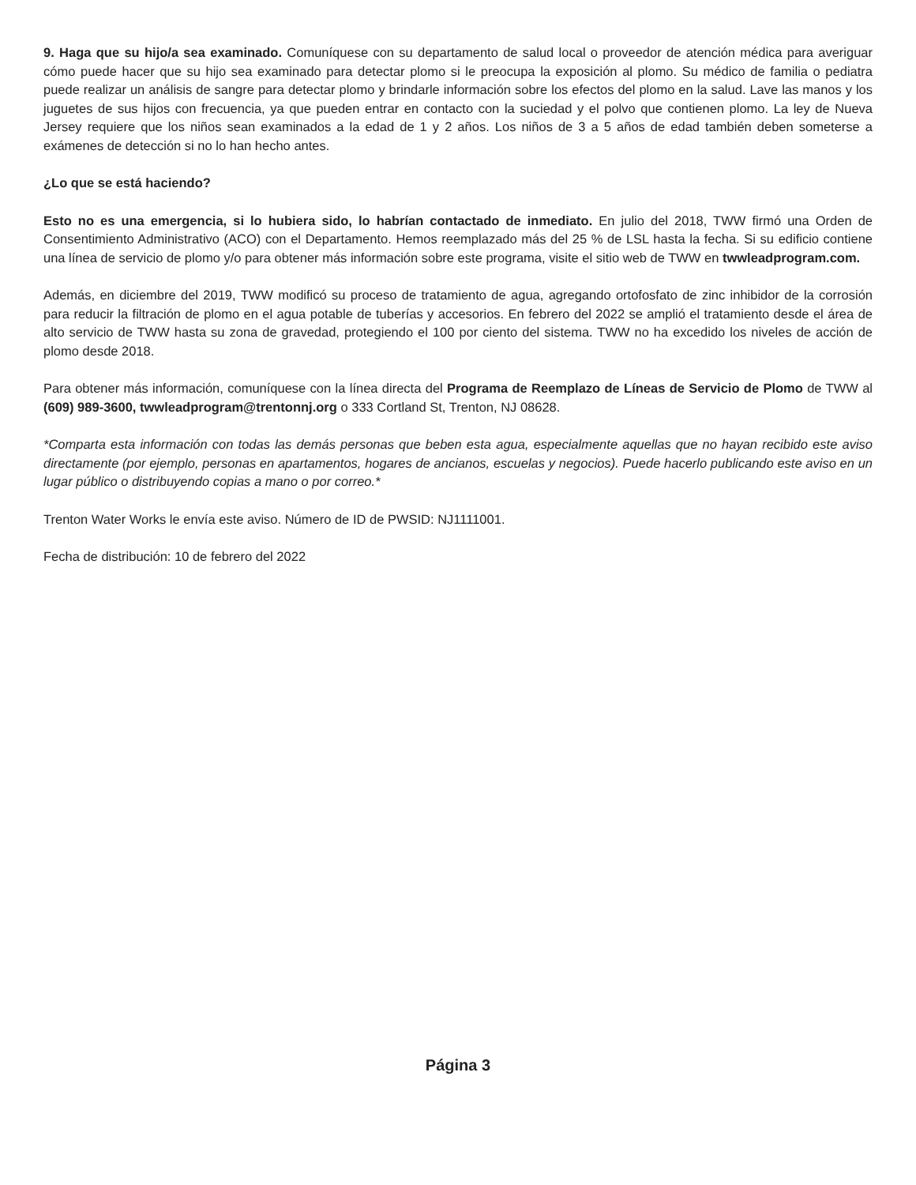9. Haga que su hijo/a sea examinado. Comuníquese con su departamento de salud local o proveedor de atención médica para averiguar cómo puede hacer que su hijo sea examinado para detectar plomo si le preocupa la exposición al plomo. Su médico de familia o pediatra puede realizar un análisis de sangre para detectar plomo y brindarle información sobre los efectos del plomo en la salud. Lave las manos y los juguetes de sus hijos con frecuencia, ya que pueden entrar en contacto con la suciedad y el polvo que contienen plomo. La ley de Nueva Jersey requiere que los niños sean examinados a la edad de 1 y 2 años. Los niños de 3 a 5 años de edad también deben someterse a exámenes de detección si no lo han hecho antes.
¿Lo que se está haciendo?
Esto no es una emergencia, si lo hubiera sido, lo habrían contactado de inmediato. En julio del 2018, TWW firmó una Orden de Consentimiento Administrativo (ACO) con el Departamento. Hemos reemplazado más del 25 % de LSL hasta la fecha. Si su edificio contiene una línea de servicio de plomo y/o para obtener más información sobre este programa, visite el sitio web de TWW en twwleadprogram.com.
Además, en diciembre del 2019, TWW modificó su proceso de tratamiento de agua, agregando ortofosfato de zinc inhibidor de la corrosión para reducir la filtración de plomo en el agua potable de tuberías y accesorios. En febrero del 2022 se amplió el tratamiento desde el área de alto servicio de TWW hasta su zona de gravedad, protegiendo el 100 por ciento del sistema. TWW no ha excedido los niveles de acción de plomo desde 2018.
Para obtener más información, comuníquese con la línea directa del Programa de Reemplazo de Líneas de Servicio de Plomo de TWW al (609) 989-3600, twwleadprogram@trentonnj.org o 333 Cortland St, Trenton, NJ 08628.
*Comparta esta información con todas las demás personas que beben esta agua, especialmente aquellas que no hayan recibido este aviso directamente (por ejemplo, personas en apartamentos, hogares de ancianos, escuelas y negocios). Puede hacerlo publicando este aviso en un lugar público o distribuyendo copias a mano o por correo.*
Trenton Water Works le envía este aviso. Número de ID de PWSID: NJ1111001.
Fecha de distribución: 10 de febrero del 2022
Página 3